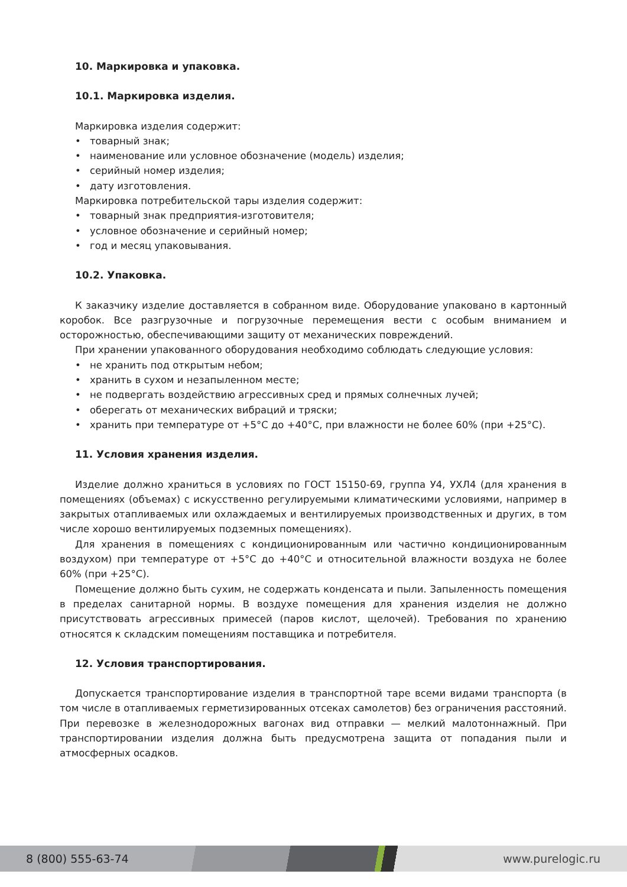10. Маркировка и упаковка.
10.1. Маркировка изделия.
Маркировка изделия содержит:
• товарный знак;
• наименование или условное обозначение (модель) изделия;
• серийный номер изделия;
• дату изготовления.
Маркировка потребительской тары изделия содержит:
• товарный знак предприятия-изготовителя;
• условное обозначение и серийный номер;
• год и месяц упаковывания.
10.2. Упаковка.
К заказчику изделие доставляется в собранном виде. Оборудование упаковано в картонный коробок. Все разгрузочные и погрузочные перемещения вести с особым вниманием и осторожностью, обеспечивающими защиту от механических повреждений.
При хранении упакованного оборудования необходимо соблюдать следующие условия:
• не хранить под открытым небом;
• хранить в сухом и незапыленном месте;
• не подвергать воздействию агрессивных сред и прямых солнечных лучей;
• оберегать от механических вибраций и тряски;
• хранить при температуре от +5°С до +40°С, при влажности не более 60% (при +25°С).
11. Условия хранения изделия.
Изделие должно храниться в условиях по ГОСТ 15150-69, группа У4, УХЛ4 (для хранения в помещениях (объемах) с искусственно регулируемыми климатическими условиями, например в закрытых отапливаемых или охлаждаемых и вентилируемых производственных и других, в том числе хорошо вентилируемых подземных помещениях).
Для хранения в помещениях с кондиционированным или частично кондиционированным воздухом) при температуре от +5°С до +40°С и относительной влажности воздуха не более 60% (при +25°С).
Помещение должно быть сухим, не содержать конденсата и пыли. Запыленность помещения в пределах санитарной нормы. В воздухе помещения для хранения изделия не должно присутствовать агрессивных примесей (паров кислот, щелочей). Требования по хранению относятся к складским помещениям поставщика и потребителя.
12. Условия транспортирования.
Допускается транспортирование изделия в транспортной таре всеми видами транспорта (в том числе в отапливаемых герметизированных отсеках самолетов) без ограничения расстояний. При перевозке в железнодорожных вагонах вид отправки — мелкий малотоннажный. При транспортировании изделия должна быть предусмотрена защита от попадания пыли и атмосферных осадков.
8 (800) 555-63-74 www.purelogic.ru